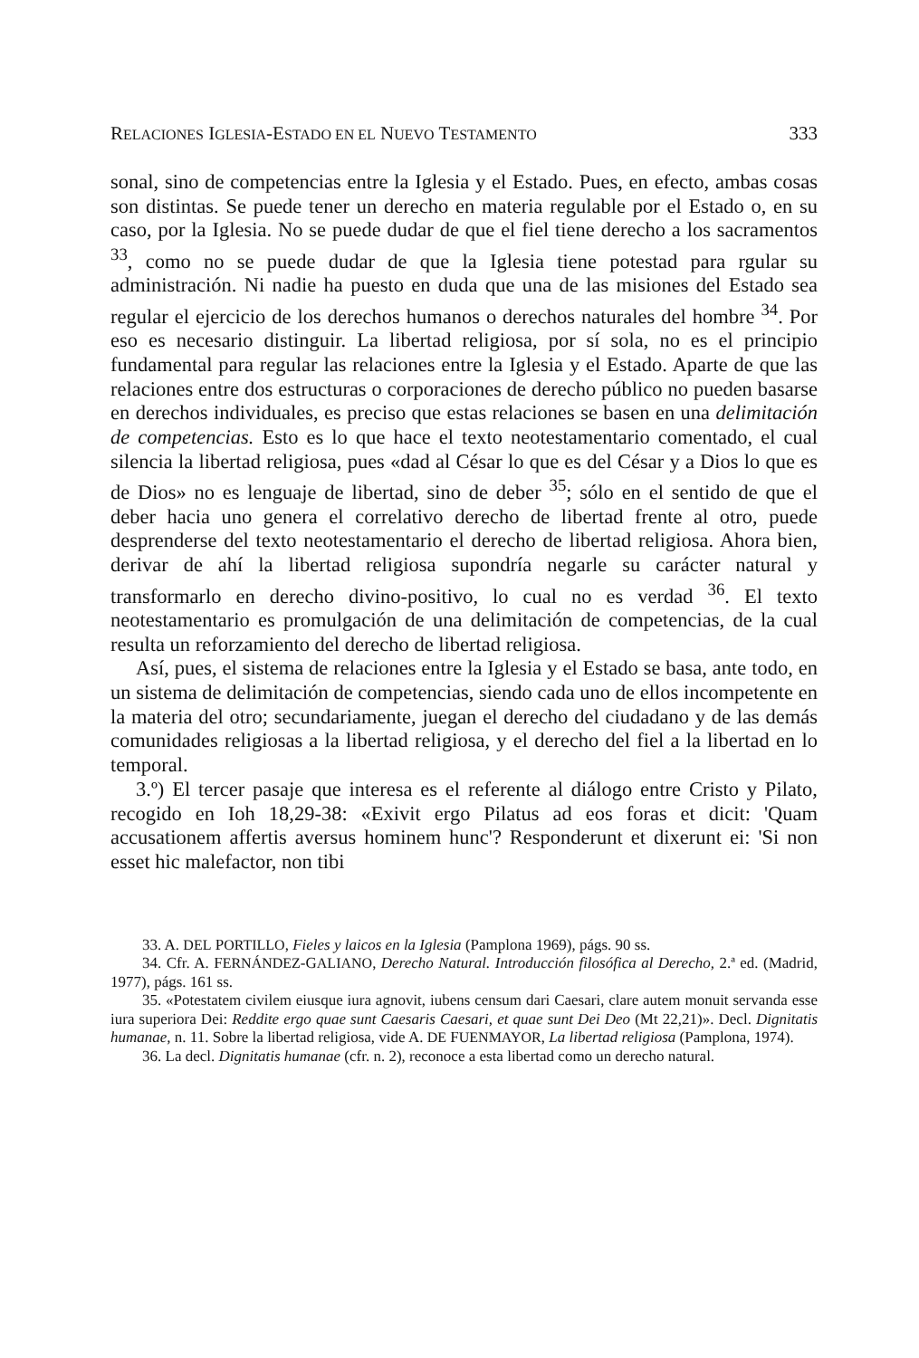RELACIONES IGLESIA-ESTADO EN EL NUEVO TESTAMENTO 333
sonal, sino de competencias entre la Iglesia y el Estado. Pues, en efecto, ambas cosas son distintas. Se puede tener un derecho en materia regulable por el Estado o, en su caso, por la Iglesia. No se puede dudar de que el fiel tiene derecho a los sacramentos <sup>33</sup>, como no se puede dudar de que la Iglesia tiene potestad para rgular su administración. Ni nadie ha puesto en duda que una de las misiones del Estado sea regular el ejercicio de los derechos humanos o derechos naturales del hombre <sup>34</sup>. Por eso es necesario distinguir. La libertad religiosa, por sí sola, no es el principio fundamental para regular las relaciones entre la Iglesia y el Estado. Aparte de que las relaciones entre dos estructuras o corporaciones de derecho público no pueden basarse en derechos individuales, es preciso que estas relaciones se basen en una delimitación de competencias. Esto es lo que hace el texto neotestamentario comentado, el cual silencia la libertad religiosa, pues «dad al César lo que es del César y a Dios lo que es de Dios» no es lenguaje de libertad, sino de deber <sup>35</sup>; sólo en el sentido de que el deber hacia uno genera el correlativo derecho de libertad frente al otro, puede desprenderse del texto neotestamentario el derecho de libertad religiosa. Ahora bien, derivar de ahí la libertad religiosa supondría negarle su carácter natural y transformarlo en derecho divino-positivo, lo cual no es verdad <sup>36</sup>. El texto neotestamentario es promulgación de una delimitación de competencias, de la cual resulta un reforzamiento del derecho de libertad religiosa.
Así, pues, el sistema de relaciones entre la Iglesia y el Estado se basa, ante todo, en un sistema de delimitación de competencias, siendo cada uno de ellos incompetente en la materia del otro; secundariamente, juegan el derecho del ciudadano y de las demás comunidades religiosas a la libertad religiosa, y el derecho del fiel a la libertad en lo temporal.
3.º) El tercer pasaje que interesa es el referente al diálogo entre Cristo y Pilato, recogido en Ioh 18,29-38: «Exivit ergo Pilatus ad eos foras et dicit: 'Quam accusationem affertis aversus hominem hunc'? Responderunt et dixerunt ei: 'Si non esset hic malefactor, non tibi
33. A. DEL PORTILLO, Fieles y laicos en la Iglesia (Pamplona 1969), págs. 90 ss.
34. Cfr. A. FERNÁNDEZ-GALIANO, Derecho Natural. Introducción filosófica al Derecho, 2.ª ed. (Madrid, 1977), págs. 161 ss.
35. «Potestatem civilem eiusque iura agnovit, iubens censum dari Caesari, clare autem monuit servanda esse iura superiora Dei: Reddite ergo quae sunt Caesaris Caesari, et quae sunt Dei Deo (Mt 22,21)». Decl. Dignitatis humanae, n. 11. Sobre la libertad religiosa, vide A. DE FUENMAYOR, La libertad religiosa (Pamplona, 1974).
36. La decl. Dignitatis humanae (cfr. n. 2), reconoce a esta libertad como un derecho natural.